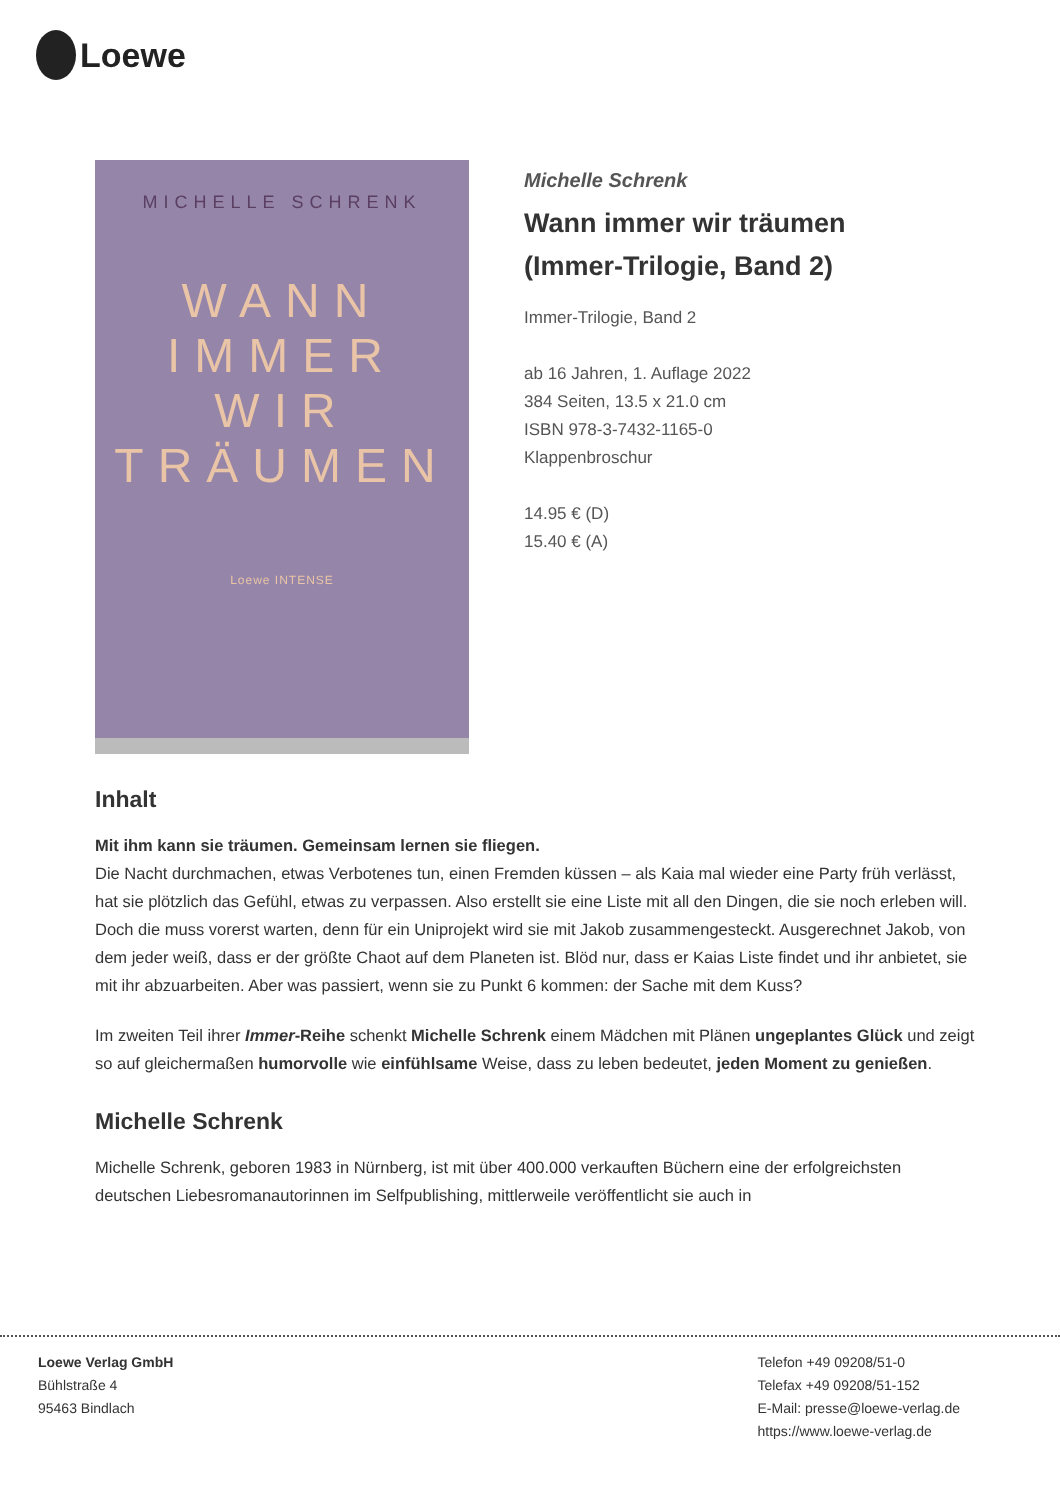Loewe
MICHELLE SCHRENK
WANN
IMMER
WIR
TRÄUMEN
Loewe INTENSE
Michelle Schrenk
Wann immer wir träumen
(Immer-Trilogie, Band 2)
Immer-Trilogie, Band 2
ab 16 Jahren, 1. Auflage 2022
384 Seiten, 13.5 x 21.0 cm
ISBN 978-3-7432-1165-0
Klappenbroschur
14.95 € (D)
15.40 € (A)
Inhalt
Mit ihm kann sie träumen. Gemeinsam lernen sie fliegen.
Die Nacht durchmachen, etwas Verbotenes tun, einen Fremden küssen – als Kaia mal wieder eine Party früh verlässt, hat sie plötzlich das Gefühl, etwas zu verpassen. Also erstellt sie eine Liste mit all den Dingen, die sie noch erleben will. Doch die muss vorerst warten, denn für ein Uniprojekt wird sie mit Jakob zusammengesteckt. Ausgerechnet Jakob, von dem jeder weiß, dass er der größte Chaot auf dem Planeten ist. Blöd nur, dass er Kaias Liste findet und ihr anbietet, sie mit ihr abzuarbeiten. Aber was passiert, wenn sie zu Punkt 6 kommen: der Sache mit dem Kuss?
Im zweiten Teil ihrer Immer-Reihe schenkt Michelle Schrenk einem Mädchen mit Plänen ungeplantes Glück und zeigt so auf gleichermaßen humorvolle wie einfühlsame Weise, dass zu leben bedeutet, jeden Moment zu genießen.
Michelle Schrenk
Michelle Schrenk, geboren 1983 in Nürnberg, ist mit über 400.000 verkauften Büchern eine der erfolgreichsten deutschen Liebesromanautorinnen im Selfpublishing, mittlerweile veröffentlicht sie auch in
Loewe Verlag GmbH
Bühlstraße 4
95463 Bindlach
Telefon +49 09208/51-0
Telefax +49 09208/51-152
E-Mail: presse@loewe-verlag.de
https://www.loewe-verlag.de